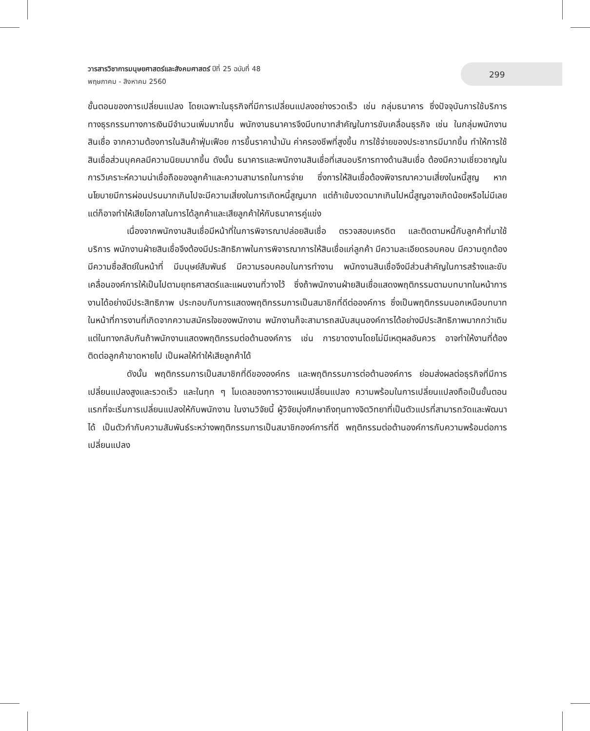วารสารวิชาการมนุษยศาสตร์และสังคมศาสตร์ ปีที่ 25 ฉบับที่ 48
พฤษภาคม - สิงหาคม 2560
299
ขั้นตอนของการเปลี่ยนแปลง โดยเฉพาะในธุรกิจที่มีการเปลี่ยนแปลงอย่างรวดเร็ว เช่น กลุ่มธนาคาร ซึ่งปัจจุบันการใช้บริการทางธุรกรรมทางการเงินมีจำนวนเพิ่มมากขึ้น พนักงานธนาคารจึงมีบทบาทสำคัญในการขับเคลื่อนธุรกิจ เช่น ในกลุ่มพนักงานสินเชื่อ จากความต้องการในสินค้าฟุ่มเฟือย การขึ้นราคาน้ำมัน ค่าครองชีพที่สูงขึ้น การใช้จ่ายของประชากรมีมากขึ้น ทำให้การใช้สินเชื่อส่วนบุคคลมีความนิยมมากขึ้น ดังนั้น ธนาคารและพนักงานสินเชื่อที่เสนอบริการทางด้านสินเชื่อ ต้องมีความเชี่ยวชาญในการวิเคราะห์ความน่าเชื่อถือของลูกค้าและความสามารถในการจ่าย ซึ่งการให้สินเชื่อต้องพิจารณาความเสี่ยงในหนี้สูญ หากนโยบายมีการผ่อนปรนมากเกินไปจะมีความเสี่ยงในการเกิดหนี้สูญมาก แต่ถ้าเข้มงวดมากเกินไปหนี้สูญอาจเกิดน้อยหรือไม่มีเลย แต่ก็อาจทำให้เสียโอกาสในการได้ลูกค้าและเสียลูกค้าให้กับธนาคารคู่แข่ง
เนื่องจากพนักงานสินเชื่อมีหน้าที่ในการพิจารณาปล่อยสินเชื่อ ตรวจสอบเครดิต และติดตามหนี้กับลูกค้าที่มาใช้บริการ พนักงานฝ่ายสินเชื่อจึงต้องมีประสิทธิภาพในการพิจารณาการให้สินเชื่อแก่ลูกค้า มีความละเอียดรอบคอบ มีความถูกต้อง มีความซื่อสัตย์ในหน้าที่ มีมนุษย์สัมพันธ์ มีความรอบคอบในการทำงาน พนักงานสินเชื่อจึงมีส่วนสำคัญในการสร้างและขับเคลื่อนองค์การให้เป็นไปตามยุทธศาสตร์และแผนงานที่วางไว้ ซึ่งถ้าพนักงานฝ่ายสินเชื่อแสดงพฤติกรรมตามบทบาทในหน้าการงานได้อย่างมีประสิทธิภาพ ประกอบกับการแสดงพฤติกรรมการเป็นสมาชิกที่ดีต่อองค์การ ซึ่งเป็นพฤติกรรมนอกเหนือบทบาทในหน้าที่การงานที่เกิดจากความสมัครใจของพนักงาน พนักงานก็จะสามารถสนับสนุนองค์การได้อย่างมีประสิทธิภาพมากกว่าเดิม แต่ในทางกลับกันถ้าพนักงานแสดงพฤติกรรมต่อต้านองค์การ เช่น การขาดงานโดยไม่มีเหตุผลอันควร อาจทำให้งานที่ต้องติดต่อลูกค้าขาดหายไป เป็นผลให้ทำให้เสียลูกค้าได้
ดังนั้น พฤติกรรมการเป็นสมาชิกที่ดีขององค์กร และพฤติกรรมการต่อต้านองค์การ ย่อมส่งผลต่อธุรกิจที่มีการเปลี่ยนแปลงสูงและรวดเร็ว และในทุก ๆ โมเดลของการวางแผนเปลี่ยนแปลง ความพร้อมในการเปลี่ยนแปลงถือเป็นขั้นตอนแรกที่จะเริ่มการเปลี่ยนแปลงให้กับพนักงาน ในงานวิจัยนี้ ผู้วิจัยมุ่งศึกษาถึงทุนทางจิตวิทยาที่เป็นตัวแปรที่สามารถวัดและพัฒนาได้ เป็นตัวกำกับความสัมพันธ์ระหว่างพฤติกรรมการเป็นสมาชิกองค์การที่ดี พฤติกรรมต่อต้านองค์การกับความพร้อมต่อการเปลี่ยนแปลง